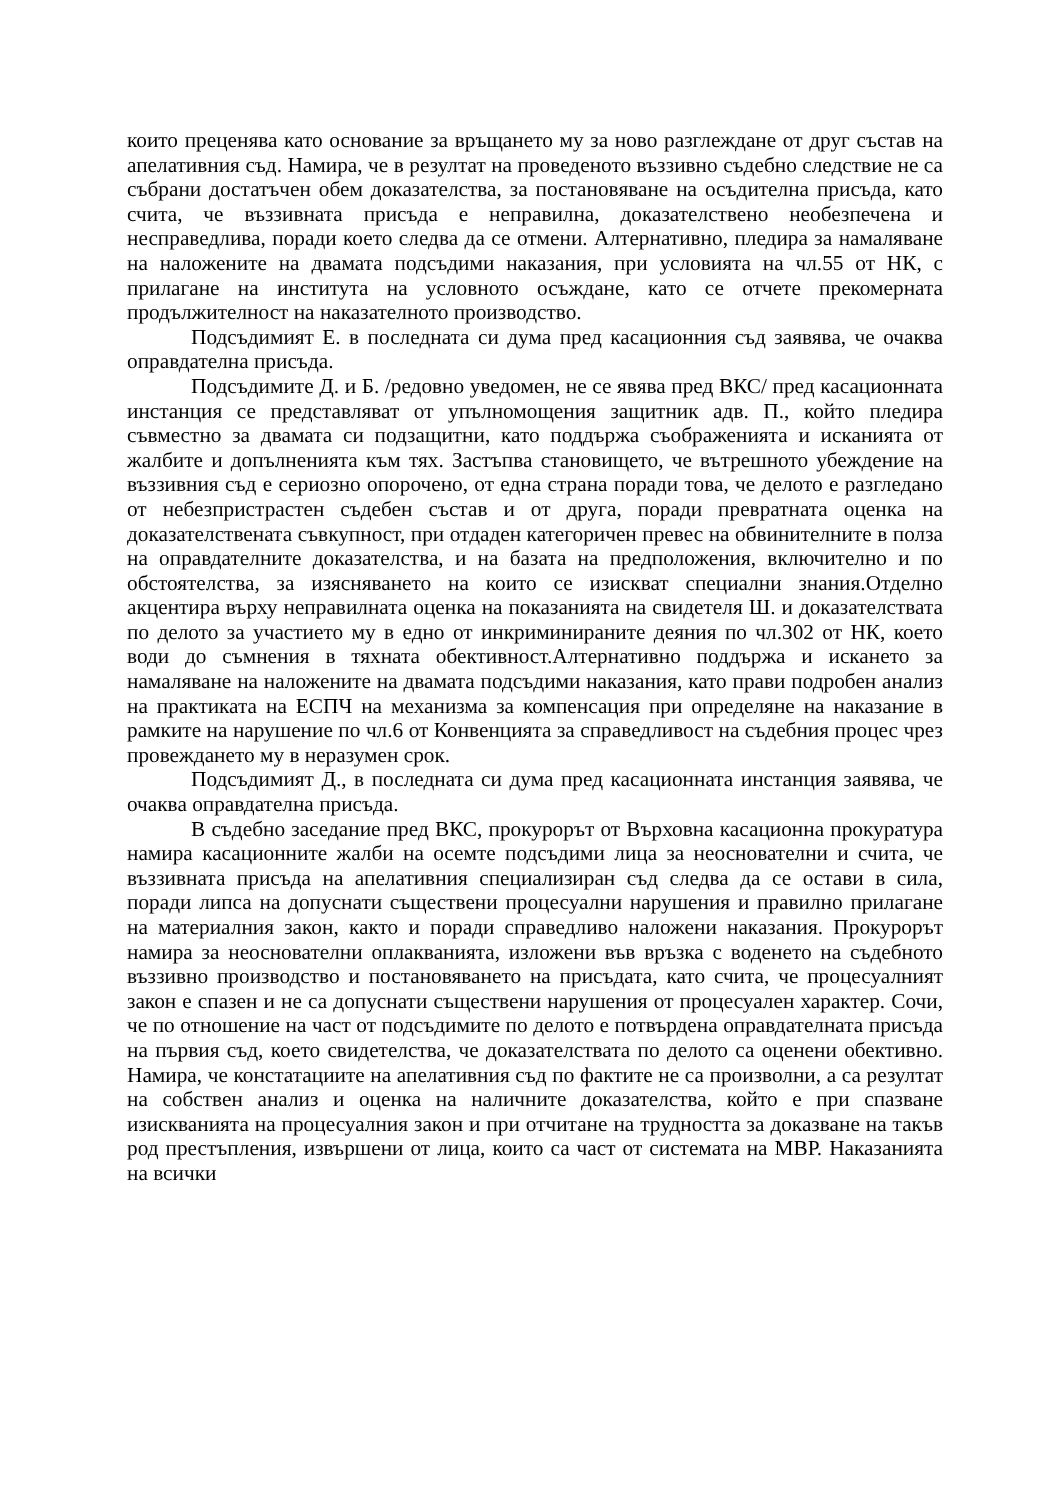които преценява като основание за връщането му за ново разглеждане от друг състав на апелативния съд. Намира, че в резултат на проведеното въззивно съдебно следствие не са събрани достатъчен обем доказателства, за постановяване на осъдителна присъда, като счита, че въззивната присъда е неправилна, доказателствено необезпечена и несправедлива, поради което следва да се отмени. Алтернативно, пледира за намаляване на наложените на двамата подсъдими наказания, при условията на чл.55 от НК, с прилагане на института на условното осъждане, като се отчете прекомерната продължителност на наказателното производство.
Подсъдимият Е. в последната си дума пред касационния съд заявява, че очаква оправдателна присъда.
Подсъдимите Д. и Б. /редовно уведомен, не се явява пред ВКС/ пред касационната инстанция се представляват от упълномощения защитник адв. П., който пледира съвместно за двамата си подзащитни, като поддържа съображенията и исканията от жалбите и допълненията към тях. Застъпва становището, че вътрешното убеждение на въззивния съд е сериозно опорочено, от една страна поради това, че делото е разгледано от небезпристрастен съдебен състав и от друга, поради превратната оценка на доказателствената съвкупност, при отдаден категоричен превес на обвинителните в полза на оправдателните доказателства, и на базата на предположения, включително и по обстоятелства, за изясняването на които се изискват специални знания.Отделно акцентира върху неправилната оценка на показанията на свидетеля Ш. и доказателствата по делото за участието му в едно от инкриминираните деяния по чл.302 от НК, което води до съмнения в тяхната обективност.Алтернативно поддържа и искането за намаляване на наложените на двамата подсъдими наказания, като прави подробен анализ на практиката на ЕСПЧ на механизма за компенсация при определяне на наказание в рамките на нарушение по чл.6 от Конвенцията за справедливост на съдебния процес чрез провеждането му в неразумен срок.
Подсъдимият Д., в последната си дума пред касационната инстанция заявява, че очаква оправдателна присъда.
В съдебно заседание пред ВКС, прокурорът от Върховна касационна прокуратура намира касационните жалби на осемте подсъдими лица за неоснователни и счита, че въззивната присъда на апелативния специализиран съд следва да се остави в сила, поради липса на допуснати съществени процесуални нарушения и правилно прилагане на материалния закон, както и поради справедливо наложени наказания. Прокурорът намира за неоснователни оплакванията, изложени във връзка с воденето на съдебното въззивно производство и постановяването на присъдата, като счита, че процесуалният закон е спазен и не са допуснати съществени нарушения от процесуален характер. Сочи, че по отношение на част от подсъдимите по делото е потвърдена оправдателната присъда на първия съд, което свидетелства, че доказателствата по делото са оценени обективно. Намира, че констатациите на апелативния съд по фактите не са произволни, а са резултат на собствен анализ и оценка на наличните доказателства, който е при спазване изискванията на процесуалния закон и при отчитане на трудността за доказване на такъв род престъпления, извършени от лица, които са част от системата на МВР. Наказанията на всички